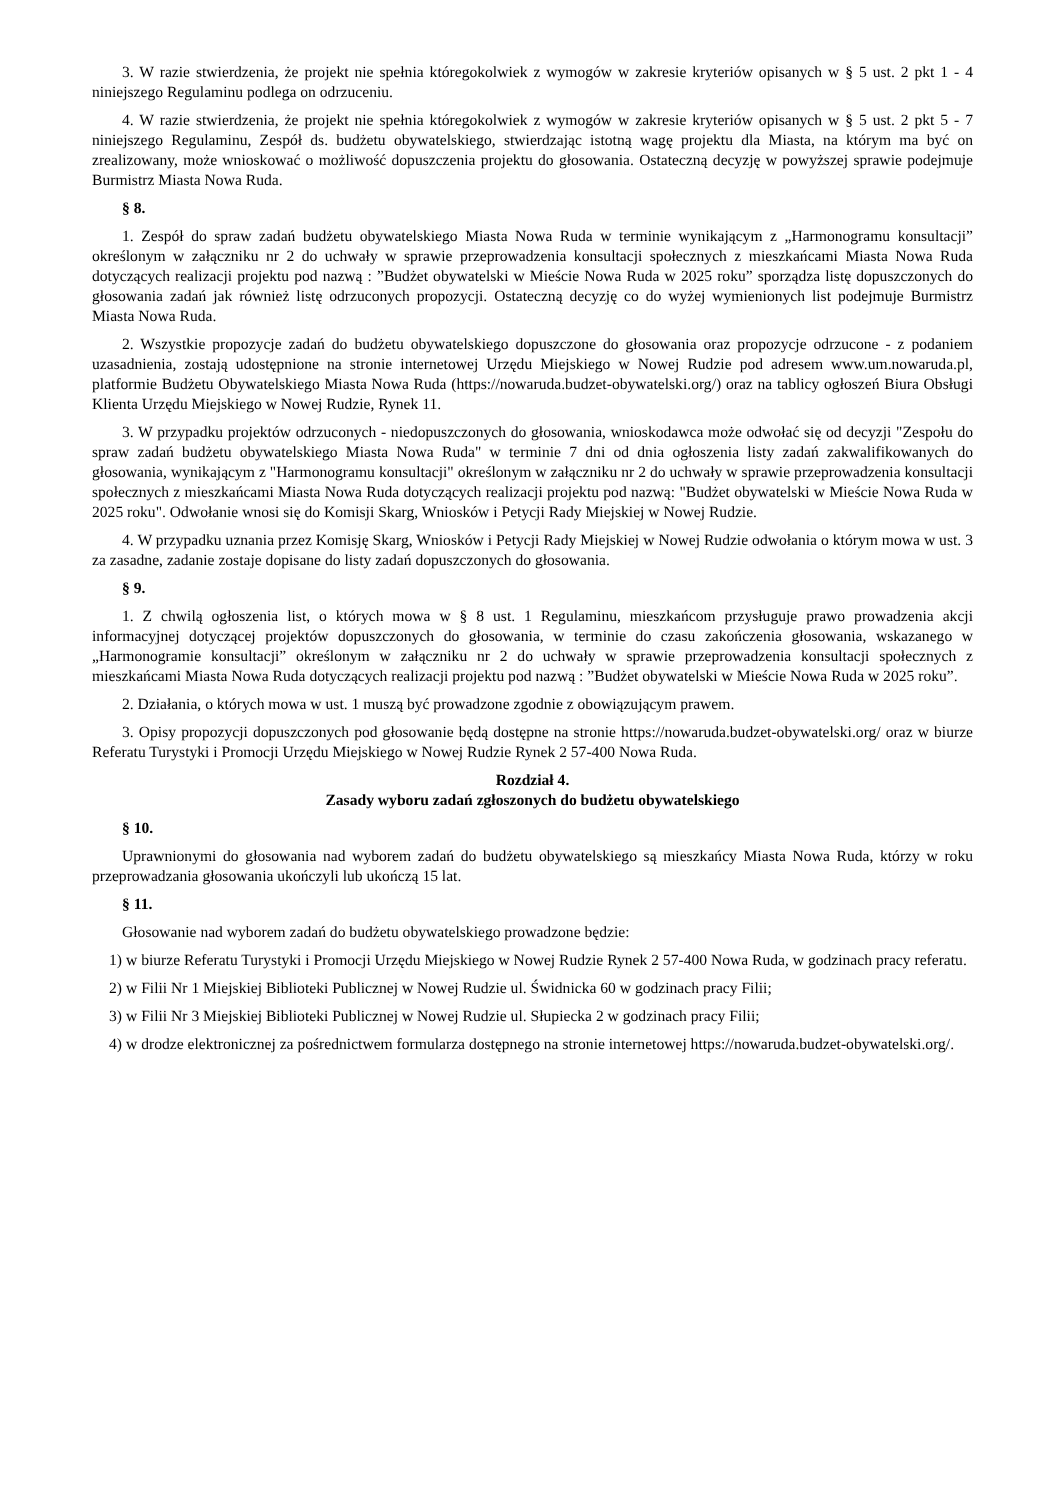3. W razie stwierdzenia, że projekt nie spełnia któregokolwiek z wymogów w zakresie kryteriów opisanych w § 5 ust. 2 pkt 1 - 4 niniejszego Regulaminu podlega on odrzuceniu.
4. W razie stwierdzenia, że projekt nie spełnia któregokolwiek z wymogów w zakresie kryteriów opisanych w § 5 ust. 2 pkt 5 - 7 niniejszego Regulaminu, Zespół ds. budżetu obywatelskiego, stwierdzając istotną wagę projektu dla Miasta, na którym ma być on zrealizowany, może wnioskować o możliwość dopuszczenia projektu do głosowania. Ostateczną decyzję w powyższej sprawie podejmuje Burmistrz Miasta Nowa Ruda.
§ 8.
1. Zespół do spraw zadań budżetu obywatelskiego Miasta Nowa Ruda w terminie wynikającym z „Harmonogramu konsultacji” określonym w załączniku nr 2 do uchwały w sprawie przeprowadzenia konsultacji społecznych z mieszkańcami Miasta Nowa Ruda dotyczących realizacji projektu pod nazwą : ”Budżet obywatelski w Mieście Nowa Ruda w 2025 roku” sporządza listę dopuszczonych do głosowania zadań jak również listę odrzuconych propozycji. Ostateczną decyzję co do wyżej wymienionych list podejmuje Burmistrz Miasta Nowa Ruda.
2. Wszystkie propozycje zadań do budżetu obywatelskiego dopuszczone do głosowania oraz propozycje odrzucone - z podaniem uzasadnienia, zostają udostępnione na stronie internetowej Urzędu Miejskiego w Nowej Rudzie pod adresem www.um.nowaruda.pl, platformie Budżetu Obywatelskiego Miasta Nowa Ruda (https://nowaruda.budzet-obywatelski.org/) oraz na tablicy ogłoszeń Biura Obsługi Klienta Urzędu Miejskiego w Nowej Rudzie, Rynek 11.
3. W przypadku projektów odrzuconych - niedopuszczonych do głosowania, wnioskodawca może odwołać się od decyzji "Zespołu do spraw zadań budżetu obywatelskiego Miasta Nowa Ruda" w terminie 7 dni od dnia ogłoszenia listy zadań zakwalifikowanych do głosowania, wynikającym z "Harmonogramu konsultacji" określonym w załączniku nr 2 do uchwały w sprawie przeprowadzenia konsultacji społecznych z mieszkańcami Miasta Nowa Ruda dotyczących realizacji projektu pod nazwą: "Budżet obywatelski w Mieście Nowa Ruda w 2025 roku". Odwołanie wnosi się do Komisji Skarg, Wniosków i Petycji Rady Miejskiej w Nowej Rudzie.
4. W przypadku uznania przez Komisję Skarg, Wniosków i Petycji Rady Miejskiej w Nowej Rudzie odwołania o którym mowa w ust. 3 za zasadne, zadanie zostaje dopisane do listy zadań dopuszczonych do głosowania.
§ 9.
1. Z chwilą ogłoszenia list, o których mowa w § 8 ust. 1 Regulaminu, mieszkańcom przysługuje prawo prowadzenia akcji informacyjnej dotyczącej projektów dopuszczonych do głosowania, w terminie do czasu zakończenia głosowania, wskazanego w „Harmonogramie konsultacji” określonym w załączniku nr 2 do uchwały w sprawie przeprowadzenia konsultacji społecznych z mieszkańcami Miasta Nowa Ruda dotyczących realizacji projektu pod nazwą : ”Budżet obywatelski w Mieście Nowa Ruda w 2025 roku”.
2. Działania, o których mowa w ust. 1 muszą być prowadzone zgodnie z obowiązującym prawem.
3. Opisy propozycji dopuszczonych pod głosowanie będą dostępne na stronie https://nowaruda.budzet-obywatelski.org/ oraz w biurze Referatu Turystyki i Promocji Urzędu Miejskiego w Nowej Rudzie Rynek 2 57-400 Nowa Ruda.
Rozdział 4.
Zasady wyboru zadań zgłoszonych do budżetu obywatelskiego
§ 10.
Uprawnionymi do głosowania nad wyborem zadań do budżetu obywatelskiego są mieszkańcy Miasta Nowa Ruda, którzy w roku przeprowadzania głosowania ukończyli lub ukończą 15 lat.
§ 11.
Głosowanie nad wyborem zadań do budżetu obywatelskiego prowadzone będzie:
1) w biurze Referatu Turystyki i Promocji Urzędu Miejskiego w Nowej Rudzie Rynek 2 57-400 Nowa Ruda, w godzinach pracy referatu.
2) w Filii Nr 1 Miejskiej Biblioteki Publicznej w Nowej Rudzie ul. Świdnicka 60 w godzinach pracy Filii;
3) w Filii Nr 3 Miejskiej Biblioteki Publicznej w Nowej Rudzie ul. Słupiecka 2 w godzinach pracy Filii;
4) w drodze elektronicznej za pośrednictwem formularza dostępnego na stronie internetowej https://nowaruda.budzet-obywatelski.org/.